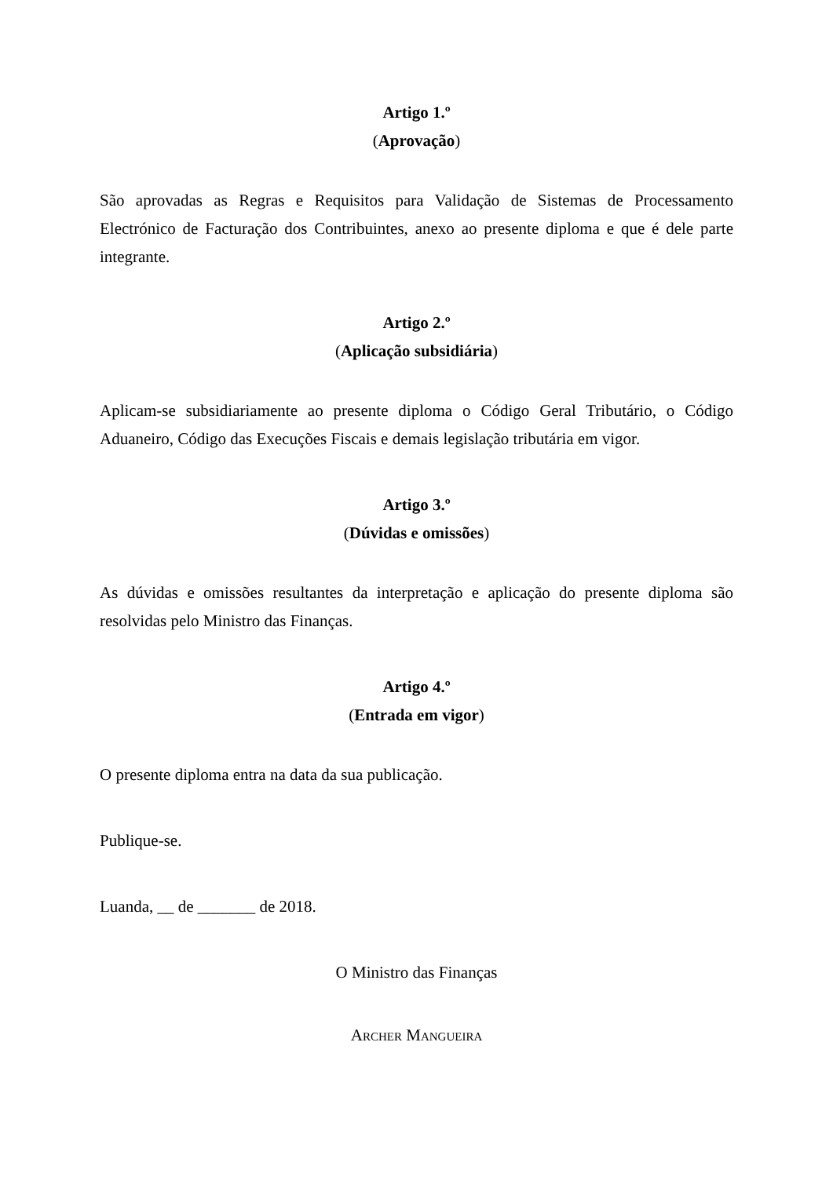Artigo 1.º
(Aprovação)
São aprovadas as Regras e Requisitos para Validação de Sistemas de Processamento Electrónico de Facturação dos Contribuintes, anexo ao presente diploma e que é dele parte integrante.
Artigo 2.º
(Aplicação subsidiária)
Aplicam-se subsidiariamente ao presente diploma o Código Geral Tributário, o Código Aduaneiro, Código das Execuções Fiscais e demais legislação tributária em vigor.
Artigo 3.º
(Dúvidas e omissões)
As dúvidas e omissões resultantes da interpretação e aplicação do presente diploma são resolvidas pelo Ministro das Finanças.
Artigo 4.º
(Entrada em vigor)
O presente diploma entra na data da sua publicação.
Publique-se.
Luanda, __ de _______ de 2018.
O Ministro das Finanças
ARCHER MANGUEIRA